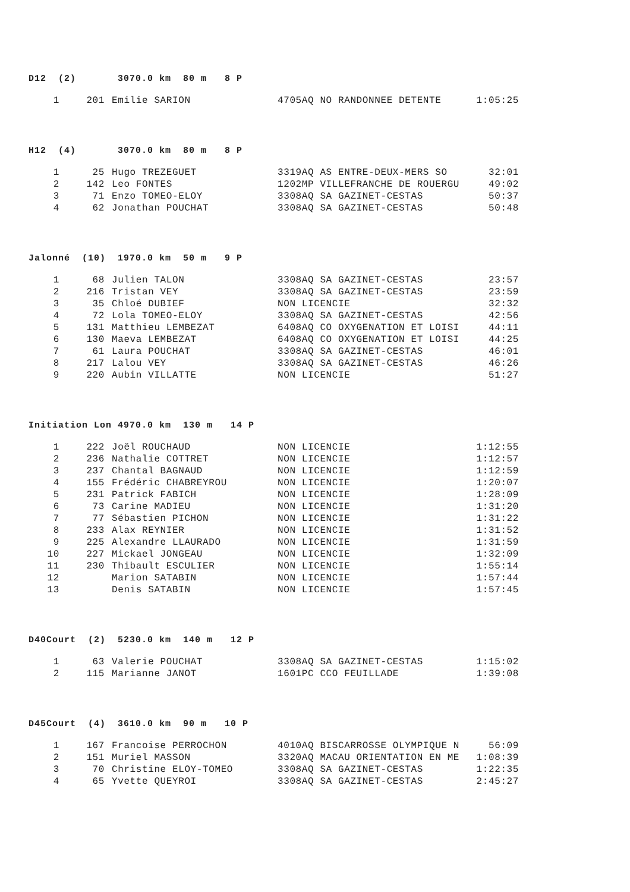D12 (2) 3070.0 km 80 m 8 P
| 1 | 201 | Emilie SARION | 4705AQ NO RANDONNEE DETENTE | 1:05:25 |
H12 (4) 3070.0 km 80 m 8 P
| 1 | 25 | Hugo TREZEGUET | 3319AQ AS ENTRE-DEUX-MERS SO | 32:01 |
| 2 | 142 | Leo FONTES | 1202MP VILLEFRANCHE DE ROUERGU | 49:02 |
| 3 | 71 | Enzo TOMEO-ELOY | 3308AQ SA GAZINET-CESTAS | 50:37 |
| 4 | 62 | Jonathan POUCHAT | 3308AQ SA GAZINET-CESTAS | 50:48 |
Jalonné (10) 1970.0 km 50 m 9 P
| 1 | 68 | Julien TALON | 3308AQ SA GAZINET-CESTAS | 23:57 |
| 2 | 216 | Tristan VEY | 3308AQ SA GAZINET-CESTAS | 23:59 |
| 3 | 35 | Chloé DUBIEF | NON LICENCIE | 32:32 |
| 4 | 72 | Lola TOMEO-ELOY | 3308AQ SA GAZINET-CESTAS | 42:56 |
| 5 | 131 | Matthieu LEMBEZAT | 6408AQ CO OXYGENATION ET LOISI | 44:11 |
| 6 | 130 | Maeva LEMBEZAT | 6408AQ CO OXYGENATION ET LOISI | 44:25 |
| 7 | 61 | Laura POUCHAT | 3308AQ SA GAZINET-CESTAS | 46:01 |
| 8 | 217 | Lalou VEY | 3308AQ SA GAZINET-CESTAS | 46:26 |
| 9 | 220 | Aubin VILLATTE | NON LICENCIE | 51:27 |
Initiation Lon 4970.0 km 130 m 14 P
| 1 | 222 | Joël ROUCHAUD | NON LICENCIE | 1:12:55 |
| 2 | 236 | Nathalie COTTRET | NON LICENCIE | 1:12:57 |
| 3 | 237 | Chantal BAGNAUD | NON LICENCIE | 1:12:59 |
| 4 | 155 | Frédéric CHABREYROU | NON LICENCIE | 1:20:07 |
| 5 | 231 | Patrick FABICH | NON LICENCIE | 1:28:09 |
| 6 | 73 | Carine MADIEU | NON LICENCIE | 1:31:20 |
| 7 | 77 | Sébastien PICHON | NON LICENCIE | 1:31:22 |
| 8 | 233 | Alax REYNIER | NON LICENCIE | 1:31:52 |
| 9 | 225 | Alexandre LLAURADO | NON LICENCIE | 1:31:59 |
| 10 | 227 | Mickael JONGEAU | NON LICENCIE | 1:32:09 |
| 11 | 230 | Thibault ESCULIER | NON LICENCIE | 1:55:14 |
| 12 | | Marion SATABIN | NON LICENCIE | 1:57:44 |
| 13 | | Denis SATABIN | NON LICENCIE | 1:57:45 |
D40Court (2) 5230.0 km 140 m 12 P
| 1 | 63 | Valerie POUCHAT | 3308AQ SA GAZINET-CESTAS | 1:15:02 |
| 2 | 115 | Marianne JANOT | 1601PC CCO FEUILLADE | 1:39:08 |
D45Court (4) 3610.0 km 90 m 10 P
| 1 | 167 | Francoise PERROCHON | 4010AQ BISCARROSSE OLYMPIQUE N | 56:09 |
| 2 | 151 | Muriel MASSON | 3320AQ MACAU ORIENTATION EN ME | 1:08:39 |
| 3 | 70 | Christine ELOY-TOMEO | 3308AQ SA GAZINET-CESTAS | 1:22:35 |
| 4 | 65 | Yvette QUEYROI | 3308AQ SA GAZINET-CESTAS | 2:45:27 |